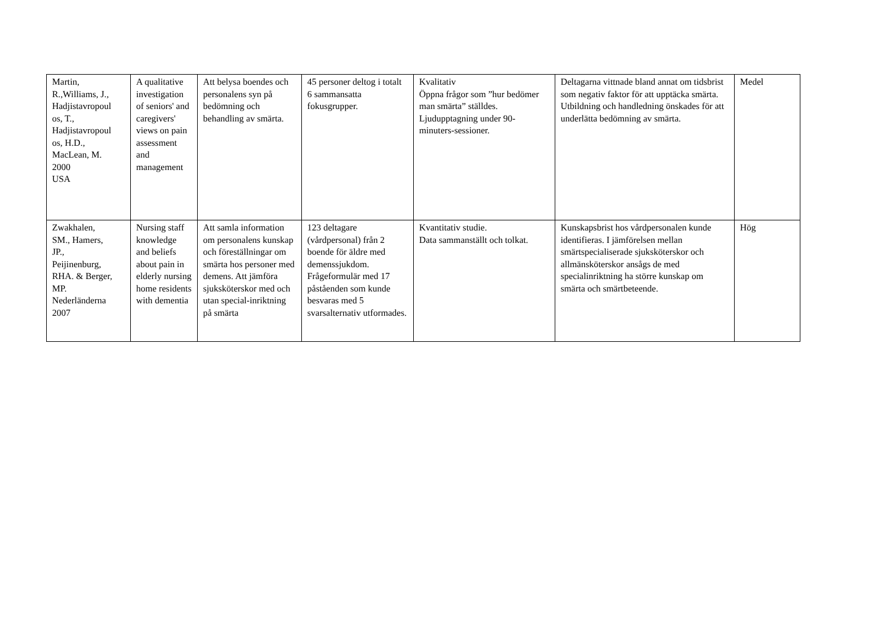| Martin, R.,Williams, J., Hadjistavropoul os, T., Hadjistavropoul os, H.D., MacLean, M. 2000 USA | A qualitative investigation of seniors' and caregivers' views on pain assessment and management | Att belysa boendes och personalens syn på bedömning och behandling av smärta. | 45 personer deltog i totalt 6 sammansatta fokusgrupper. | Kvalitativ Öppna frågor som ”hur bedömer man smärta” ställdes. Ljudupptagning under 90-minuters-sessioner. | Deltagarna vittnade bland annat om tidsbrist som negativ faktor för att upptäcka smärta. Utbildning och handledning önskades för att underlätta bedömning av smärta. | Medel |
| Zwakhalen, SM., Hamers, JP., Peijinenburg, RHA. & Berger, MP. Nederländerna 2007 | Nursing staff knowledge and beliefs about pain in elderly nursing home residents with dementia | Att samla information om personalens kunskap och föreställningar om smärta hos personer med demens. Att jämföra sjuksköterskor med och utan special-inriktning på smärta | 123 deltagare (vårdpersonal) från 2 boende för äldre med demenssjukdom. Frågeformulär med 17 påståenden som kunde besvaras med 5 svarsalternativ utformades. | Kvantitativ studie. Data sammanställt och tolkat. | Kunskapsbrist hos vårdpersonalen kunde identifieras. I jämförelsen mellan smärtspecialiserade sjuksköterskor och allmänsköterskor ansågs de med specialinriktning ha större kunskap om smärta och smärtbeteende. | Hög |